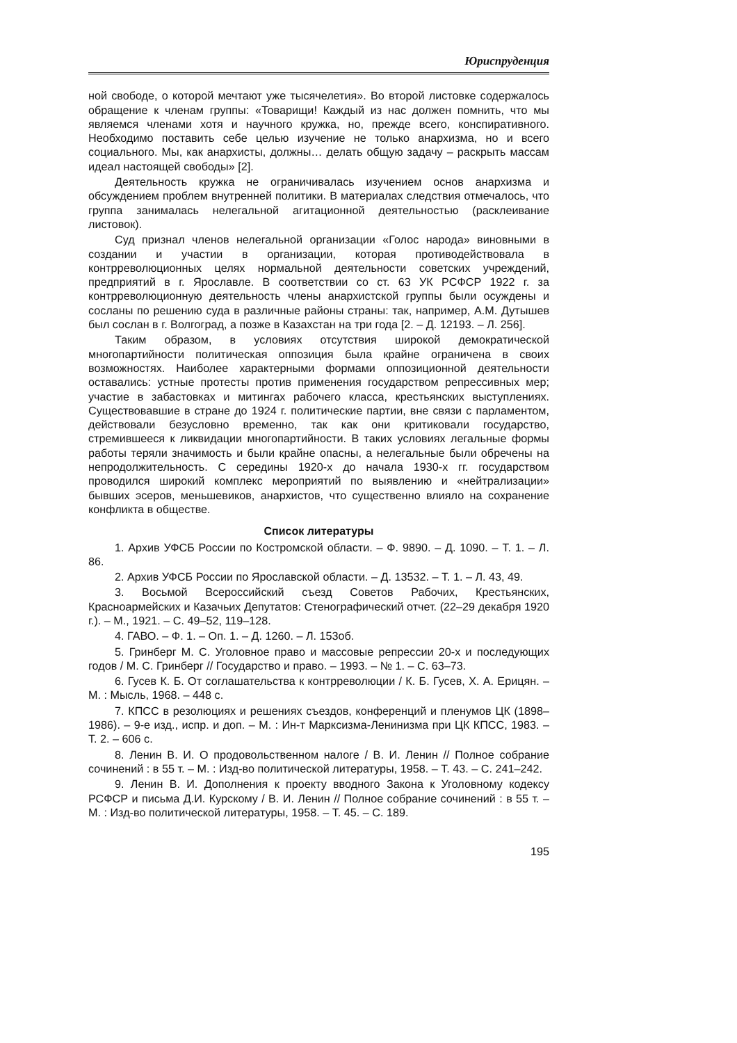Юриспруденция
ной свободе, о которой мечтают уже тысячелетия». Во второй листовке содержалось обращение к членам группы: «Товарищи! Каждый из нас должен помнить, что мы являемся членами хотя и научного кружка, но, прежде всего, конспиративного. Необходимо поставить себе целью изучение не только анархизма, но и всего социального. Мы, как анархисты, должны… делать общую задачу – раскрыть массам идеал настоящей свободы» [2].
Деятельность кружка не ограничивалась изучением основ анархизма и обсуждением проблем внутренней политики. В материалах следствия отмечалось, что группа занималась нелегальной агитационной деятельностью (расклеивание листовок).
Суд признал членов нелегальной организации «Голос народа» виновными в создании и участии в организации, которая противодействовала в контрреволюционных целях нормальной деятельности советских учреждений, предприятий в г. Ярославле. В соответствии со ст. 63 УК РСФСР 1922 г. за контрреволюционную деятельность члены анархистской группы были осуждены и сосланы по решению суда в различные районы страны: так, например, А.М. Дутышев был сослан в г. Волгоград, а позже в Казахстан на три года [2. – Д. 12193. – Л. 256].
Таким образом, в условиях отсутствия широкой демократической многопартийности политическая оппозиция была крайне ограничена в своих возможностях. Наиболее характерными формами оппозиционной деятельности оставались: устные протесты против применения государством репрессивных мер; участие в забастовках и митингах рабочего класса, крестьянских выступлениях. Существовавшие в стране до 1924 г. политические партии, вне связи с парламентом, действовали безусловно временно, так как они критиковали государство, стремившееся к ликвидации многопартийности. В таких условиях легальные формы работы теряли значимость и были крайне опасны, а нелегальные были обречены на непродолжительность. С середины 1920-х до начала 1930-х гг. государством проводился широкий комплекс мероприятий по выявлению и «нейтрализации» бывших эсеров, меньшевиков, анархистов, что существенно влияло на сохранение конфликта в обществе.
Список литературы
1. Архив УФСБ России по Костромской области. – Ф. 9890. – Д. 1090. – Т. 1. – Л. 86.
2. Архив УФСБ России по Ярославской области. – Д. 13532. – Т. 1. – Л. 43, 49.
3. Восьмой Всероссийский съезд Советов Рабочих, Крестьянских, Красноармейских и Казачьих Депутатов: Стенографический отчет. (22–29 декабря 1920 г.). – М., 1921. – С. 49–52, 119–128.
4. ГАВО. – Ф. 1. – Оп. 1. – Д. 1260. – Л. 153об.
5. Гринберг М. С. Уголовное право и массовые репрессии 20-х и последующих годов / М. С. Гринберг // Государство и право. – 1993. – № 1. – С. 63–73.
6. Гусев К. Б. От соглашательства к контрреволюции / К. Б. Гусев, Х. А. Ерицян. – М. : Мысль, 1968. – 448 с.
7. КПСС в резолюциях и решениях съездов, конференций и пленумов ЦК (1898–1986). – 9-е изд., испр. и доп. – М. : Ин-т Марксизма-Ленинизма при ЦК КПСС, 1983. – Т. 2. – 606 с.
8. Ленин В. И. О продовольственном налоге / В. И. Ленин // Полное собрание сочинений : в 55 т. – М. : Изд-во политической литературы, 1958. – Т. 43. – С. 241–242.
9. Ленин В. И. Дополнения к проекту вводного Закона к Уголовному кодексу РСФСР и письма Д.И. Курскому / В. И. Ленин // Полное собрание сочинений : в 55 т. – М. : Изд-во политической литературы, 1958. – Т. 45. – С. 189.
195